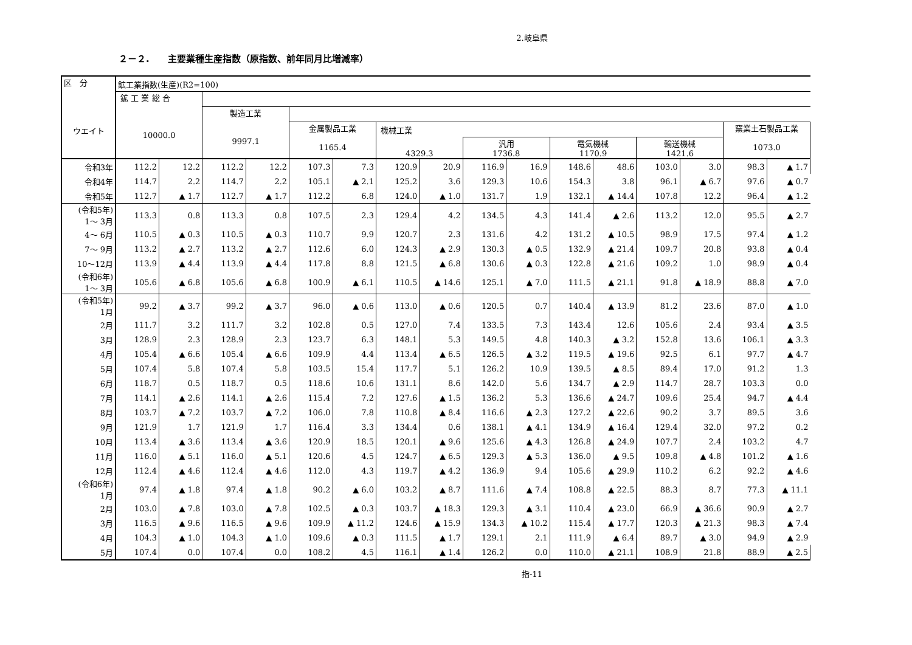2.岐阜県
２－２.　　主要業種生産指数（原指数、前年同月比増減率）
| 区 分 ウエイト | 鉱工業指数(生産)(R2=100) | | | | | | | | | | | | | | | |
| --- | --- | --- | --- | --- | --- | --- | --- | --- | --- | --- | --- | --- | --- | --- | --- | --- |
| | 鉱 工 業 総 合 10000.0 | | | | | | | | | | | | | | | |
| | | | 製造工業 9997.1 | | | | | | | | | | | | | |
| | | | | | 金属製品工業 1165.4 | | 機械工業 | | | | | | | | 窯業土石製品工業 1073.0 | |
| | | | | | | | 4329.3 | | 汎用 1736.8 | | 電気機械 1170.9 | | 輸送機械 1421.6 | | | |
| 令和3年 | 112.2 | 12.2 | 112.2 | 12.2 | 107.3 | 7.3 | 120.9 | 20.9 | 116.9 | 16.9 | 148.6 | 48.6 | 103.0 | 3.0 | 98.3 | ▲ 1.7 |
| 令和4年 | 114.7 | 2.2 | 114.7 | 2.2 | 105.1 | ▲ 2.1 | 125.2 | 3.6 | 129.3 | 10.6 | 154.3 | 3.8 | 96.1 | ▲ 6.7 | 97.6 | ▲ 0.7 |
| 令和5年 | 112.7 | ▲ 1.7 | 112.7 | ▲ 1.7 | 112.2 | 6.8 | 124.0 | ▲ 1.0 | 131.7 | 1.9 | 132.1 | ▲ 14.4 | 107.8 | 12.2 | 96.4 | ▲ 1.2 |
| (令和5年) 1～ 3月 | 113.3 | 0.8 | 113.3 | 0.8 | 107.5 | 2.3 | 129.4 | 4.2 | 134.5 | 4.3 | 141.4 | ▲ 2.6 | 113.2 | 12.0 | 95.5 | ▲ 2.7 |
| 4～ 6月 | 110.5 | ▲ 0.3 | 110.5 | ▲ 0.3 | 110.7 | 9.9 | 120.7 | 2.3 | 131.6 | 4.2 | 131.2 | ▲ 10.5 | 98.9 | 17.5 | 97.4 | ▲ 1.2 |
| 7～ 9月 | 113.2 | ▲ 2.7 | 113.2 | ▲ 2.7 | 112.6 | 6.0 | 124.3 | ▲ 2.9 | 130.3 | ▲ 0.5 | 132.9 | ▲ 21.4 | 109.7 | 20.8 | 93.8 | ▲ 0.4 |
| 10～12月 | 113.9 | ▲ 4.4 | 113.9 | ▲ 4.4 | 117.8 | 8.8 | 121.5 | ▲ 6.8 | 130.6 | ▲ 0.3 | 122.8 | ▲ 21.6 | 109.2 | 1.0 | 98.9 | ▲ 0.4 |
| (令和6年) 1～ 3月 | 105.6 | ▲ 6.8 | 105.6 | ▲ 6.8 | 100.9 | ▲ 6.1 | 110.5 | ▲ 14.6 | 125.1 | ▲ 7.0 | 111.5 | ▲ 21.1 | 91.8 | ▲ 18.9 | 88.8 | ▲ 7.0 |
| (令和5年) 1月 | 99.2 | ▲ 3.7 | 99.2 | ▲ 3.7 | 96.0 | ▲ 0.6 | 113.0 | ▲ 0.6 | 120.5 | 0.7 | 140.4 | ▲ 13.9 | 81.2 | 23.6 | 87.0 | ▲ 1.0 |
| 2月 | 111.7 | 3.2 | 111.7 | 3.2 | 102.8 | 0.5 | 127.0 | 7.4 | 133.5 | 7.3 | 143.4 | 12.6 | 105.6 | 2.4 | 93.4 | ▲ 3.5 |
| 3月 | 128.9 | 2.3 | 128.9 | 2.3 | 123.7 | 6.3 | 148.1 | 5.3 | 149.5 | 4.8 | 140.3 | ▲ 3.2 | 152.8 | 13.6 | 106.1 | ▲ 3.3 |
| 4月 | 105.4 | ▲ 6.6 | 105.4 | ▲ 6.6 | 109.9 | 4.4 | 113.4 | ▲ 6.5 | 126.5 | ▲ 3.2 | 119.5 | ▲ 19.6 | 92.5 | 6.1 | 97.7 | ▲ 4.7 |
| 5月 | 107.4 | 5.8 | 107.4 | 5.8 | 103.5 | 15.4 | 117.7 | 5.1 | 126.2 | 10.9 | 139.5 | ▲ 8.5 | 89.4 | 17.0 | 91.2 | 1.3 |
| 6月 | 118.7 | 0.5 | 118.7 | 0.5 | 118.6 | 10.6 | 131.1 | 8.6 | 142.0 | 5.6 | 134.7 | ▲ 2.9 | 114.7 | 28.7 | 103.3 | 0.0 |
| 7月 | 114.1 | ▲ 2.6 | 114.1 | ▲ 2.6 | 115.4 | 7.2 | 127.6 | ▲ 1.5 | 136.2 | 5.3 | 136.6 | ▲ 24.7 | 109.6 | 25.4 | 94.7 | ▲ 4.4 |
| 8月 | 103.7 | ▲ 7.2 | 103.7 | ▲ 7.2 | 106.0 | 7.8 | 110.8 | ▲ 8.4 | 116.6 | ▲ 2.3 | 127.2 | ▲ 22.6 | 90.2 | 3.7 | 89.5 | 3.6 |
| 9月 | 121.9 | 1.7 | 121.9 | 1.7 | 116.4 | 3.3 | 134.4 | 0.6 | 138.1 | ▲ 4.1 | 134.9 | ▲ 16.4 | 129.4 | 32.0 | 97.2 | 0.2 |
| 10月 | 113.4 | ▲ 3.6 | 113.4 | ▲ 3.6 | 120.9 | 18.5 | 120.1 | ▲ 9.6 | 125.6 | ▲ 4.3 | 126.8 | ▲ 24.9 | 107.7 | 2.4 | 103.2 | 4.7 |
| 11月 | 116.0 | ▲ 5.1 | 116.0 | ▲ 5.1 | 120.6 | 4.5 | 124.7 | ▲ 6.5 | 129.3 | ▲ 5.3 | 136.0 | ▲ 9.5 | 109.8 | ▲ 4.8 | 101.2 | ▲ 1.6 |
| 12月 | 112.4 | ▲ 4.6 | 112.4 | ▲ 4.6 | 112.0 | 4.3 | 119.7 | ▲ 4.2 | 136.9 | 9.4 | 105.6 | ▲ 29.9 | 110.2 | 6.2 | 92.2 | ▲ 4.6 |
| (令和6年) 1月 | 97.4 | ▲ 1.8 | 97.4 | ▲ 1.8 | 90.2 | ▲ 6.0 | 103.2 | ▲ 8.7 | 111.6 | ▲ 7.4 | 108.8 | ▲ 22.5 | 88.3 | 8.7 | 77.3 | ▲ 11.1 |
| 2月 | 103.0 | ▲ 7.8 | 103.0 | ▲ 7.8 | 102.5 | ▲ 0.3 | 103.7 | ▲ 18.3 | 129.3 | ▲ 3.1 | 110.4 | ▲ 23.0 | 66.9 | ▲ 36.6 | 90.9 | ▲ 2.7 |
| 3月 | 116.5 | ▲ 9.6 | 116.5 | ▲ 9.6 | 109.9 | ▲ 11.2 | 124.6 | ▲ 15.9 | 134.3 | ▲ 10.2 | 115.4 | ▲ 17.7 | 120.3 | ▲ 21.3 | 98.3 | ▲ 7.4 |
| 4月 | 104.3 | ▲ 1.0 | 104.3 | ▲ 1.0 | 109.6 | ▲ 0.3 | 111.5 | ▲ 1.7 | 129.1 | 2.1 | 111.9 | ▲ 6.4 | 89.7 | ▲ 3.0 | 94.9 | ▲ 2.9 |
| 5月 | 107.4 | 0.0 | 107.4 | 0.0 | 108.2 | 4.5 | 116.1 | ▲ 1.4 | 126.2 | 0.0 | 110.0 | ▲ 21.1 | 108.9 | 21.8 | 88.9 | ▲ 2.5 |
指-11